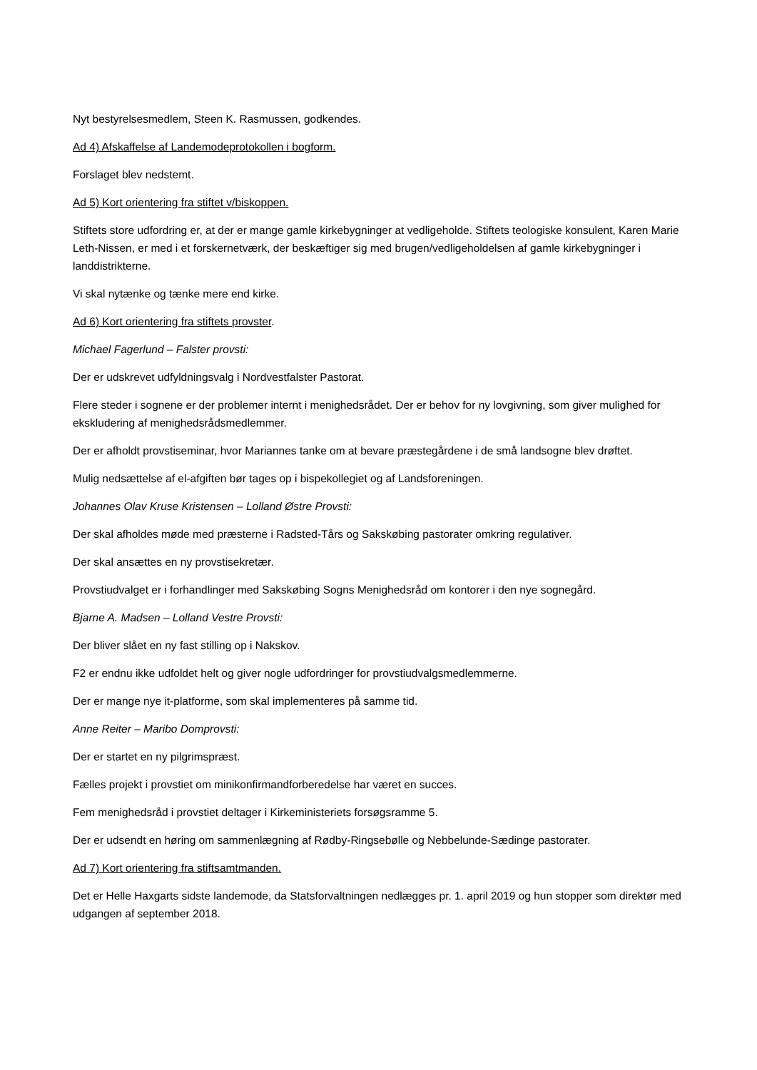Nyt bestyrelsesmedlem, Steen K. Rasmussen, godkendes.
Ad 4) Afskaffelse af Landemodeprotokollen i bogform.
Forslaget blev nedstemt.
Ad 5) Kort orientering fra stiftet v/biskoppen.
Stiftets store udfordring er, at der er mange gamle kirkebygninger at vedligeholde. Stiftets teologiske konsulent, Karen Marie Leth-Nissen, er med i et forskernetværk, der beskæftiger sig med brugen/vedligeholdelsen af gamle kirkebygninger i landdistrikterne.
Vi skal nytænke og tænke mere end kirke.
Ad 6) Kort orientering fra stiftets provster.
Michael Fagerlund – Falster provsti:
Der er udskrevet udfyldningsvalg i Nordvestfalster Pastorat.
Flere steder i sognene er der problemer internt i menighedsrådet. Der er behov for ny lovgivning, som giver mulighed for ekskludering af menighedsrådsmedlemmer.
Der er afholdt provstiseminar, hvor Mariannes tanke om at bevare præstegårdene i de små landsogne blev drøftet.
Mulig nedsættelse af el-afgiften bør tages op i bispekollegiet og af Landsforeningen.
Johannes Olav Kruse Kristensen – Lolland Østre Provsti:
Der skal afholdes møde med præsterne i Radsted-Tårs og Sakskøbing pastorater omkring regulativer.
Der skal ansættes en ny provstisekretær.
Provstiudvalget er i forhandlinger med Sakskøbing Sogns Menighedsråd om kontorer i den nye sognegård.
Bjarne A. Madsen – Lolland Vestre Provsti:
Der bliver slået en ny fast stilling op i Nakskov.
F2 er endnu ikke udfoldet helt og giver nogle udfordringer for provstiudvalgsmedlemmerne.
Der er mange nye it-platforme, som skal implementeres på samme tid.
Anne Reiter – Maribo Domprovsti:
Der er startet en ny pilgrimspræst.
Fælles projekt i provstiet om minikonfirmandforberedelse har været en succes.
Fem menighedsråd i provstiet deltager i Kirkeministeriets forsøgsramme 5.
Der er udsendt en høring om sammenlægning af Rødby-Ringsebølle og Nebbelunde-Sædinge pastorater.
Ad 7) Kort orientering fra stiftsamtmanden.
Det er Helle Haxgarts sidste landemode, da Statsforvaltningen nedlægges pr. 1. april 2019 og hun stopper som direktør med udgangen af september 2018.